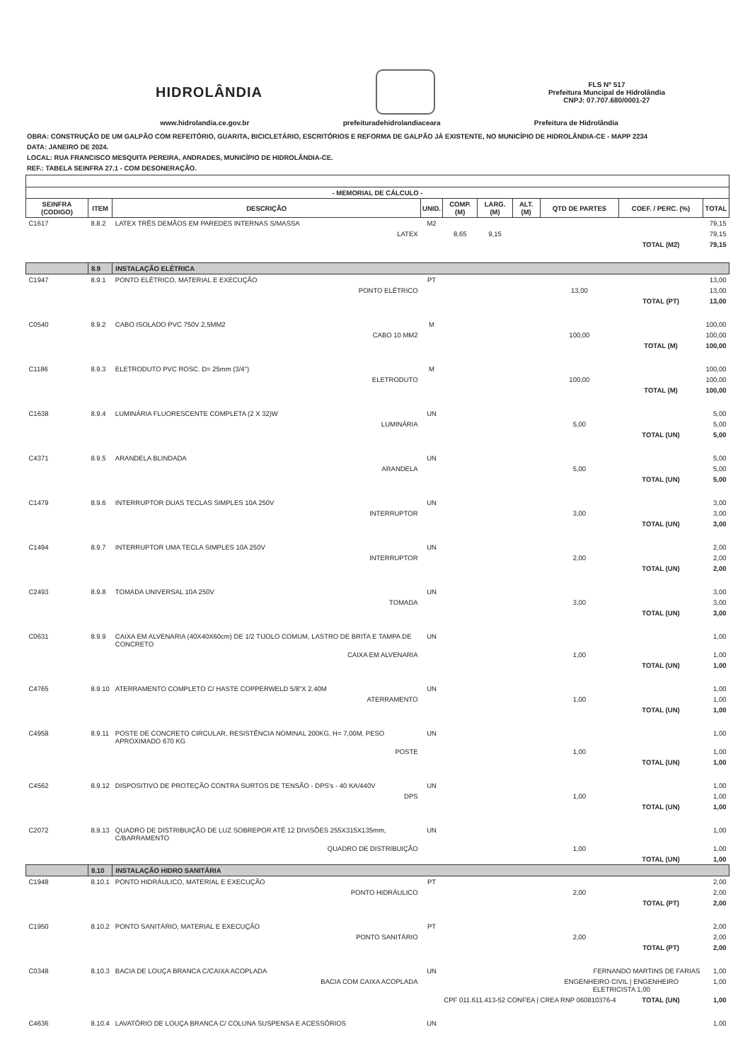HIDROLÂNDIA
FLS Nº 517
Prefeitura Muncipal de Hidrolândia
CNPJ: 07.707.680/0001-27
www.hidrolandia.ce.gov.br prefeituradehidrolandiaceara Prefeitura de Hidrolândia
OBRA: CONSTRUÇÃO DE UM GALPÃO COM REFEITÓRIO, GUARITA, BICICLETÁRIO, ESCRITÓRIOS E REFORMA DE GALPÃO JÁ EXISTENTE, NO MUNICÍPIO DE HIDROLÂNDIA-CE - MAPP 2234
DATA: JANEIRO DE 2024.
LOCAL: RUA FRANCISCO MESQUITA PEREIRA, ANDRADES, MUNICÍPIO DE HIDROLÂNDIA-CE.
REF.: TABELA SEINFRA 27.1 - COM DESONERAÇÃO.
| - MEMORIAL DE CÁLCULO - | | | | | | | | | |
| --- | --- | --- | --- | --- | --- | --- | --- | --- | --- |
| SEINFRA (CODIGO) | ITEM | DESCRIÇÃO | UNID. | COMP. (M) | LARG. (M) | ALT. (M) | QTD DE PARTES | COEF. / PERC. (%) | TOTAL |
| C1617 | 8.8.2 | LATEX TRÊS DEMÃOS EM PAREDES INTERNAS S/MASSA | M2 | | | | | | 79,15 |
| | | LATEX | | 8,65 | 9,15 | | | | 79,15 |
| | | | | | | | | TOTAL (M2) | 79,15 |
| | 8.9 | INSTALAÇÃO ELÉTRICA | | | | | | | |
| C1947 | 8.9.1 | PONTO ELÉTRICO, MATERIAL E EXECUÇÃO | PT | | | | | | 13,00 |
| | | PONTO ELÉTRICO | | | | | 13,00 | | 13,00 |
| | | | | | | | | TOTAL (PT) | 13,00 |
| C0540 | 8.9.2 | CABO ISOLADO PVC 750V 2,5MM2 | M | | | | | | 100,00 |
| | | CABO 10 MM2 | | | | | 100,00 | | 100,00 |
| | | | | | | | | TOTAL (M) | 100,00 |
| C1186 | 8.9.3 | ELETRODUTO PVC ROSC. D= 25mm (3/4") | M | | | | | | 100,00 |
| | | ELETRODUTO | | | | | 100,00 | | 100,00 |
| | | | | | | | | TOTAL (M) | 100,00 |
| C1638 | 8.9.4 | LUMINÁRIA FLUORESCENTE COMPLETA (2 X 32)W | UN | | | | | | 5,00 |
| | | LUMINÁRIA | | | | | 5,00 | | 5,00 |
| | | | | | | | | TOTAL (UN) | 5,00 |
| C4371 | 8.9.5 | ARANDELA BLINDADA | UN | | | | | | 5,00 |
| | | ARANDELA | | | | | 5,00 | | 5,00 |
| | | | | | | | | TOTAL (UN) | 5,00 |
| C1479 | 8.9.6 | INTERRUPTOR DUAS TECLAS SIMPLES 10A 250V | UN | | | | | | 3,00 |
| | | INTERRUPTOR | | | | | 3,00 | | 3,00 |
| | | | | | | | | TOTAL (UN) | 3,00 |
| C1494 | 8.9.7 | INTERRUPTOR UMA TECLA SIMPLES 10A 250V | UN | | | | | | 2,00 |
| | | INTERRUPTOR | | | | | 2,00 | | 2,00 |
| | | | | | | | | TOTAL (UN) | 2,00 |
| C2493 | 8.9.8 | TOMADA UNIVERSAL 10A 250V | UN | | | | | | 3,00 |
| | | TOMADA | | | | | 3,00 | | 3,00 |
| | | | | | | | | TOTAL (UN) | 3,00 |
| C0631 | 8.9.9 | CAIXA EM ALVENARIA (40X40X60cm) DE 1/2 TIJOLO COMUM, LASTRO DE BRITA E TAMPA DE CONCRETO | UN | | | | | | 1,00 |
| | | CAIXA EM ALVENARIA | | | | | 1,00 | | 1,00 |
| | | | | | | | | TOTAL (UN) | 1,00 |
| C4765 | 8.9.10 | ATERRAMENTO COMPLETO C/ HASTE COPPERWELD 5/8"X 2.40M | UN | | | | | | 1,00 |
| | | ATERRAMENTO | | | | | 1,00 | | 1,00 |
| | | | | | | | | TOTAL (UN) | 1,00 |
| C4958 | 8.9.11 | POSTE DE CONCRETO CIRCULAR, RESISTÊNCIA NOMINAL 200KG, H= 7,00M, PESO APROXIMADO 670 KG | UN | | | | | | 1,00 |
| | | POSTE | | | | | 1,00 | | 1,00 |
| | | | | | | | | TOTAL (UN) | 1,00 |
| C4562 | 8.9.12 | DISPOSITIVO DE PROTEÇÃO CONTRA SURTOS DE TENSÃO - DPS's - 40 KA/440V | UN | | | | | | 1,00 |
| | | DPS | | | | | 1,00 | | 1,00 |
| | | | | | | | | TOTAL (UN) | 1,00 |
| C2072 | 8.9.13 | QUADRO DE DISTRIBUIÇÃO DE LUZ SOBREPOR ATÉ 12 DIVISÕES 255X315X135mm, C/BARRAMENTO | UN | | | | | | 1,00 |
| | | QUADRO DE DISTRIBUIÇÃO | | | | | 1,00 | | 1,00 |
| | | | | | | | | TOTAL (UN) | 1,00 |
| | 8.10 | INSTALAÇÃO HIDRO SANITÁRIA | | | | | | | |
| C1948 | 8.10.1 | PONTO HIDRÁULICO, MATERIAL E EXECUÇÃO | PT | | | | | | 2,00 |
| | | PONTO HIDRÁULICO | | | | | 2,00 | | 2,00 |
| | | | | | | | | TOTAL (PT) | 2,00 |
| C1950 | 8.10.2 | PONTO SANITÁRIO, MATERIAL E EXECUÇÃO | PT | | | | | | 2,00 |
| | | PONTO SANITÁRIO | | | | | 2,00 | | 2,00 |
| | | | | | | | | TOTAL (PT) | 2,00 |
| C0348 | 8.10.3 | BACIA DE LOUÇA BRANCA C/CAIXA ACOPLADA | UN | FERNANDO MARTINS DE FARIAS | | | | | 1,00 |
| | | BACIA COM CAIXA ACOPLADA | | | | | ENGENHEIRO CIVIL / ENGENHEIRO ELETRICISTA 1,00 | | 1,00 |
| CPF 011.611.413-52 CONFEA / CREA RNP 060810376-4 | | | | | | | | TOTAL (UN) | 1,00 |
| C4636 | 8.10.4 | LAVATÓRIO DE LOUÇA BRANCA C/ COLUNA SUSPENSA E ACESSÓRIOS | UN | | | | | | 1,00 |